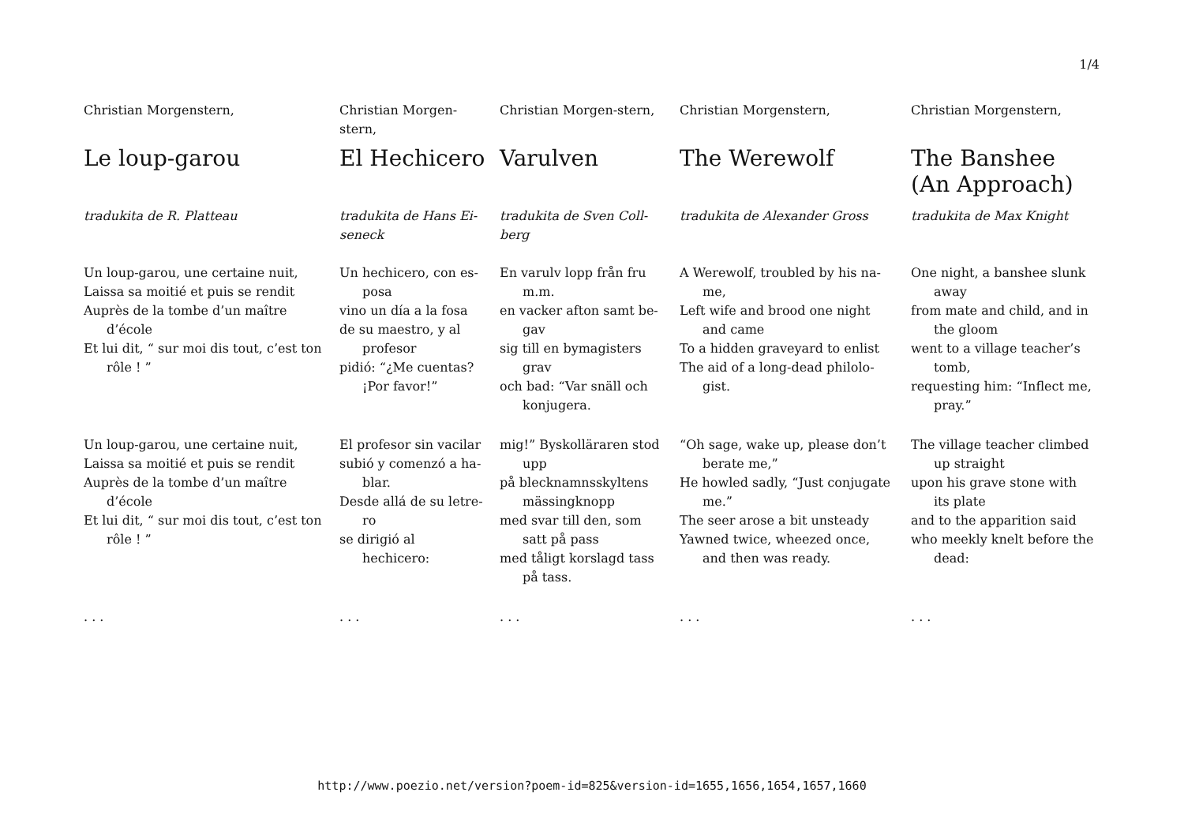1/4
Christian Morgenstern,
Le loup-garou
tradukita de R. Platteau
Un loup-garou, une certaine nuit,
Laissa sa moitié et puis se rendit
Auprès de la tombe d’un maître d’école
Et lui dit, “ sur moi dis tout, c’est ton rôle ! ”
Un loup-garou, une certaine nuit,
Laissa sa moitié et puis se rendit
Auprès de la tombe d’un maître d’école
Et lui dit, “ sur moi dis tout, c’est ton rôle ! ”
. . .
Christian Morgen-stern,
El Hechicero
tradukita de Hans Ei-seneck
Un hechicero, con es-posa
vino un día a la fosa
de su maestro, y al profesor
pidió: “¿Me cuentas? ¡Por favor!”
El profesor sin vacilar
subió y comenzó a ha-blar.
Desde allá de su letre-ro
se dirigió al hechicero:
. . .
Christian Morgen-stern,
Varulven
tradukita de Sven Coll-berg
En varulv lopp från fru m.m.
en vacker afton samt be-gav
sig till en bymagisters grav
och bad: “Var snäll och konjugera.
mig!” Byskolläraren stod upp
på blecknamnsskyltens mässingknopp
med svar till den, som satt på pass
med tåligt korslagd tass på tass.
. . .
Christian Morgenstern,
The Werewolf
tradukita de Alexander Gross
A Werewolf, troubled by his na-me,
Left wife and brood one night and came
To a hidden graveyard to enlist
The aid of a long-dead philolo-gist.
“Oh sage, wake up, please don’t berate me,”
He howled sadly, “Just conjugate me.”
The seer arose a bit unsteady
Yawned twice, wheezed once, and then was ready.
. . .
Christian Morgenstern,
The Banshee (An Approach)
tradukita de Max Knight
One night, a banshee slunk away
from mate and child, and in the gloom
went to a village teacher’s tomb,
requesting him: “Inflect me, pray.”
The village teacher climbed up straight
upon his grave stone with its plate
and to the apparition said
who meekly knelt before the dead:
. . .
http://www.poezio.net/version?poem-id=825&version-id=1655,1656,1654,1657,1660